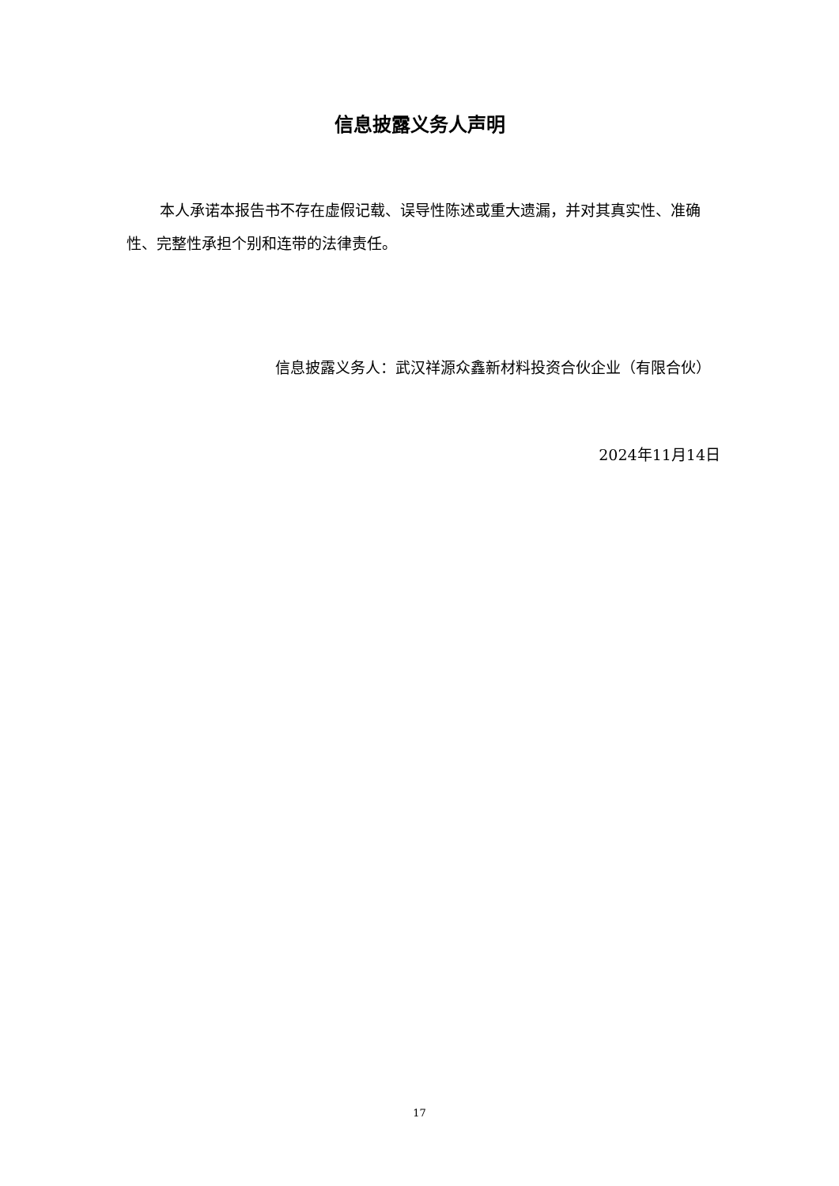信息披露义务人声明
本人承诺本报告书不存在虚假记载、误导性陈述或重大遗漏，并对其真实性、准确性、完整性承担个别和连带的法律责任。
信息披露义务人：武汉祥源众鑫新材料投资合伙企业（有限合伙）
2024年11月14日
17